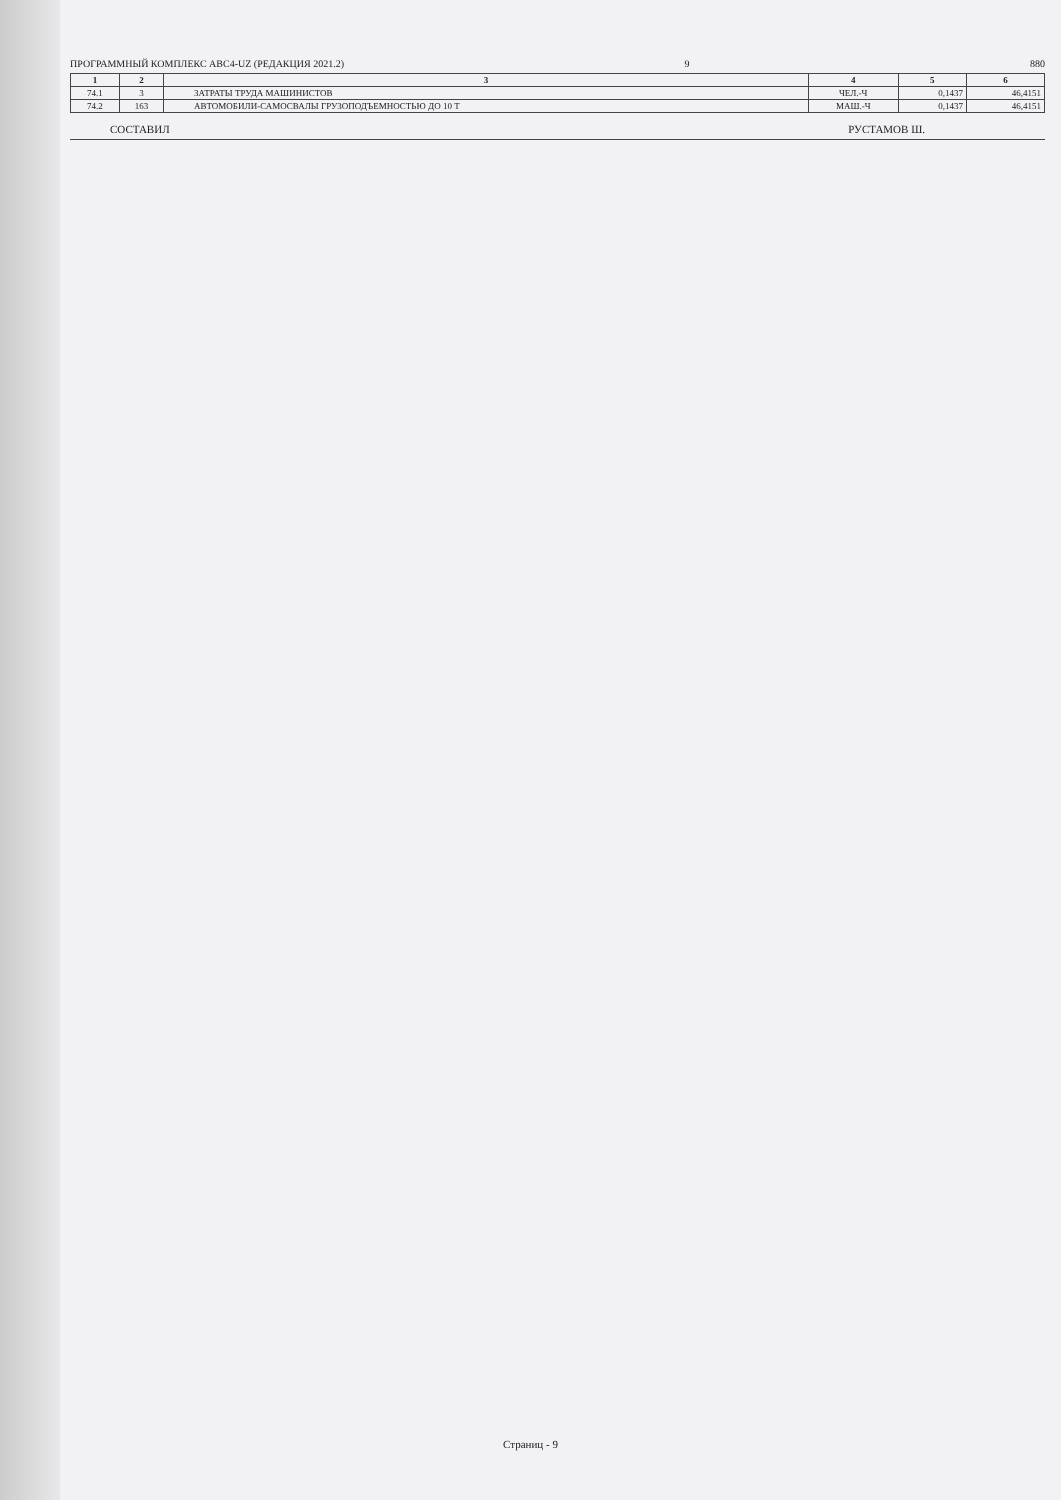ПРОГРАММНЫЙ КОМПЛЕКС АВС4-UZ (РЕДАКЦИЯ 2021.2) 9 880
| 1 | 2 | 3 | 4 | 5 | 6 |
| --- | --- | --- | --- | --- | --- |
| 74.1 | 3 | ЗАТРАТЫ ТРУДА МАШИНИСТОВ | ЧЕЛ.-Ч | 0,1437 | 46,4151 |
| 74.2 | 163 | АВТОМОБИЛИ-САМОСВАЛЫ ГРУЗОПОДЪЕМНОСТЬЮ ДО 10 Т | МАШ.-Ч | 0,1437 | 46,4151 |
СОСТАВИЛ РУСТАМОВ Ш.
Страниц - 9